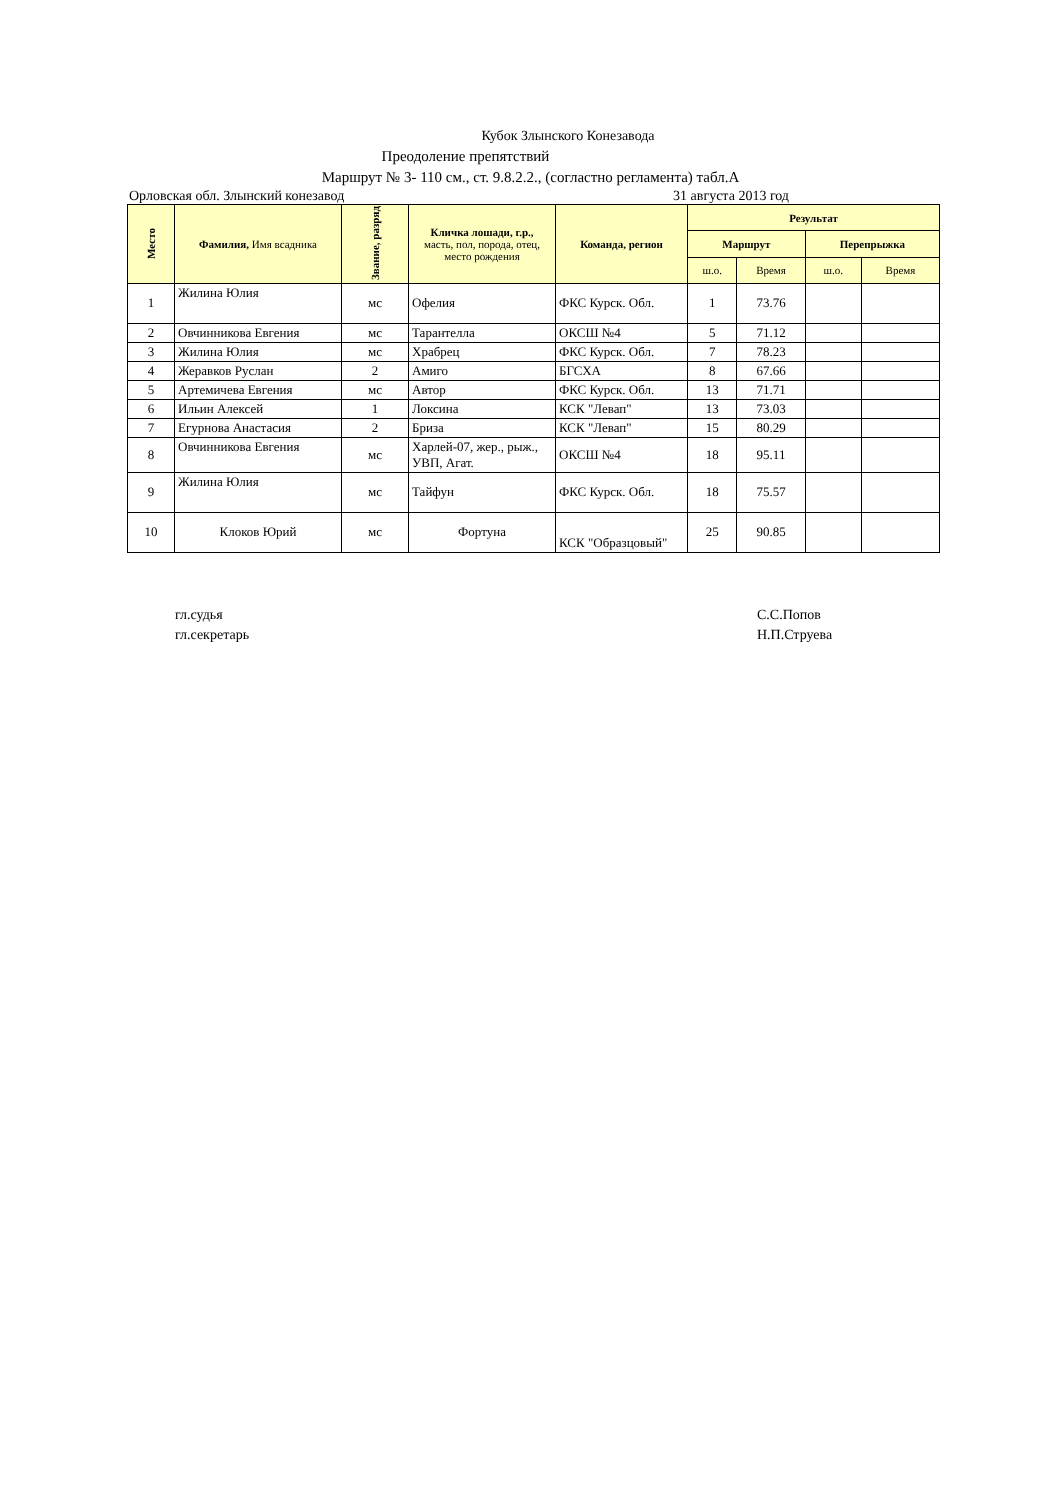Кубок Злынского Конезавода
Преодоление препятствий
Маршрут № 3- 110 см., ст. 9.8.2.2., (согластно регламента) табл.А
Орловская обл. Злынский конезавод 31 августа 2013 год
| Место | Фамилия, Имя всадника | Звание, разряд | Кличка лошади, г.р., масть, пол, порода, отец, место рождения | Команда, регион | Результат | | | |
| --- | --- | --- | --- | --- | --- | --- | --- | --- |
| | | | | | Маршрут | | Перепрыжка | |
| | | | | | ш.о. | Время | ш.о. | Время |
| 1 | Жилина Юлия | мс | Офелия | ФКС Курск. Обл. | 1 | 73.76 | | |
| 2 | Овчинникова Евгения | мс | Тарантелла | ОКСШ №4 | 5 | 71.12 | | |
| 3 | Жилина Юлия | мс | Храбрец | ФКС Курск. Обл. | 7 | 78.23 | | |
| 4 | Жеравков Руслан | 2 | Амиго | БГСХА | 8 | 67.66 | | |
| 5 | Артемичева Евгения | мс | Автор | ФКС Курск. Обл. | 13 | 71.71 | | |
| 6 | Ильин Алексей | 1 | Локсина | КСК "Левап" | 13 | 73.03 | | |
| 7 | Егурнова Анастасия | 2 | Бриза | КСК "Левап" | 15 | 80.29 | | |
| 8 | Овчинникова Евгения | мс | Харлей-07, жер., рыж., УВП, Агат. | ОКСШ №4 | 18 | 95.11 | | |
| 9 | Жилина Юлия | мс | Тайфун | ФКС Курск. Обл. | 18 | 75.57 | | |
| 10 | Клоков Юрий | мс | Фортуна | КСК "Образцовый" | 25 | 90.85 | | |
гл.судья
гл.секретарь
С.С.Попов
Н.П.Струева